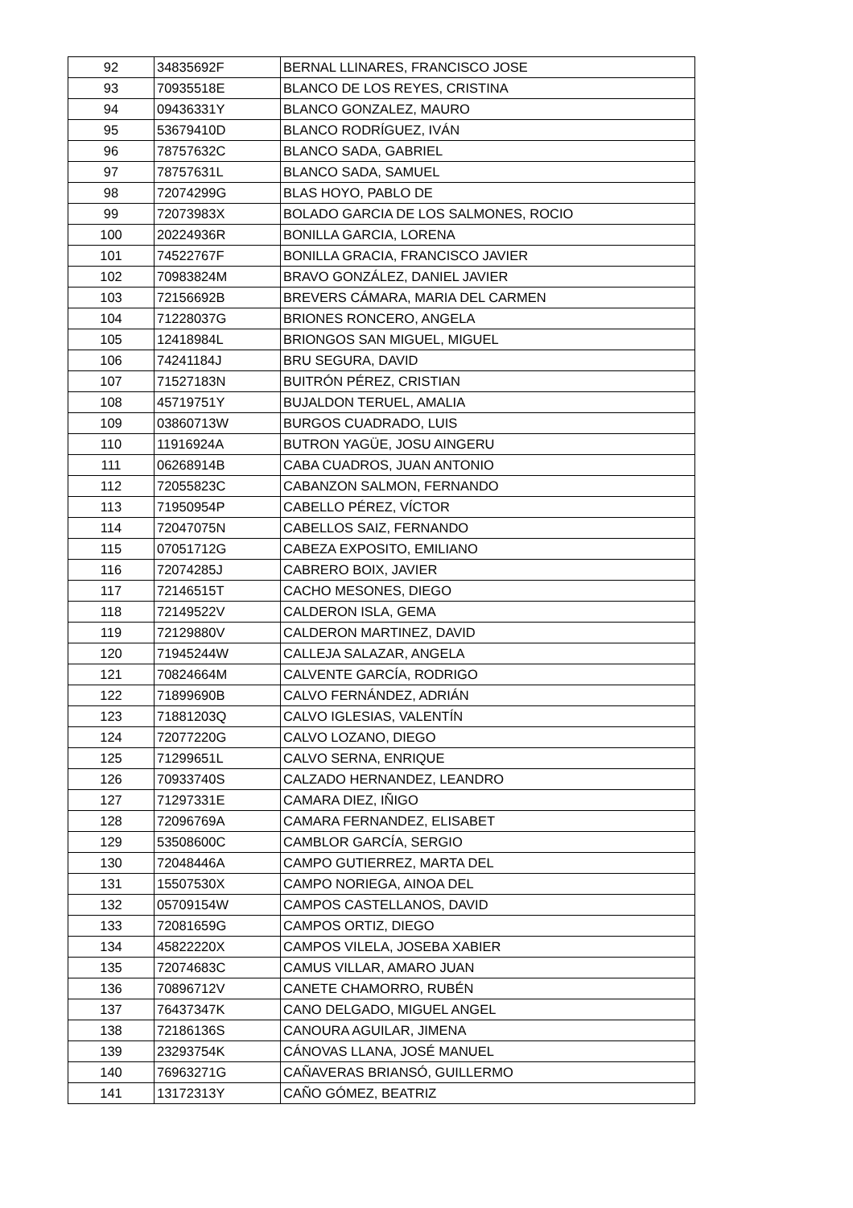| 92 | 34835692F | BERNAL LLINARES, FRANCISCO JOSE |
| 93 | 70935518E | BLANCO DE LOS REYES, CRISTINA |
| 94 | 09436331Y | BLANCO GONZALEZ, MAURO |
| 95 | 53679410D | BLANCO RODRÍGUEZ, IVÁN |
| 96 | 78757632C | BLANCO SADA, GABRIEL |
| 97 | 78757631L | BLANCO SADA, SAMUEL |
| 98 | 72074299G | BLAS HOYO, PABLO DE |
| 99 | 72073983X | BOLADO GARCIA DE LOS SALMONES, ROCIO |
| 100 | 20224936R | BONILLA GARCIA, LORENA |
| 101 | 74522767F | BONILLA GRACIA, FRANCISCO JAVIER |
| 102 | 70983824M | BRAVO GONZÁLEZ, DANIEL JAVIER |
| 103 | 72156692B | BREVERS CÁMARA, MARIA DEL CARMEN |
| 104 | 71228037G | BRIONES RONCERO, ANGELA |
| 105 | 12418984L | BRIONGOS SAN MIGUEL, MIGUEL |
| 106 | 74241184J | BRU SEGURA, DAVID |
| 107 | 71527183N | BUITRÓN PÉREZ, CRISTIAN |
| 108 | 45719751Y | BUJALDON TERUEL, AMALIA |
| 109 | 03860713W | BURGOS CUADRADO, LUIS |
| 110 | 11916924A | BUTRON YAGÜE, JOSU AINGERU |
| 111 | 06268914B | CABA CUADROS, JUAN ANTONIO |
| 112 | 72055823C | CABANZON SALMON, FERNANDO |
| 113 | 71950954P | CABELLO PÉREZ, VÍCTOR |
| 114 | 72047075N | CABELLOS SAIZ, FERNANDO |
| 115 | 07051712G | CABEZA EXPOSITO, EMILIANO |
| 116 | 72074285J | CABRERO BOIX, JAVIER |
| 117 | 72146515T | CACHO MESONES, DIEGO |
| 118 | 72149522V | CALDERON ISLA, GEMA |
| 119 | 72129880V | CALDERON MARTINEZ, DAVID |
| 120 | 71945244W | CALLEJA SALAZAR, ANGELA |
| 121 | 70824664M | CALVENTE GARCÍA, RODRIGO |
| 122 | 71899690B | CALVO FERNÁNDEZ, ADRIÁN |
| 123 | 71881203Q | CALVO IGLESIAS, VALENTÍN |
| 124 | 72077220G | CALVO LOZANO, DIEGO |
| 125 | 71299651L | CALVO SERNA, ENRIQUE |
| 126 | 70933740S | CALZADO HERNANDEZ, LEANDRO |
| 127 | 71297331E | CAMARA DIEZ, IÑIGO |
| 128 | 72096769A | CAMARA FERNANDEZ, ELISABET |
| 129 | 53508600C | CAMBLOR GARCÍA, SERGIO |
| 130 | 72048446A | CAMPO GUTIERREZ, MARTA DEL |
| 131 | 15507530X | CAMPO NORIEGA, AINOA DEL |
| 132 | 05709154W | CAMPOS CASTELLANOS, DAVID |
| 133 | 72081659G | CAMPOS ORTIZ, DIEGO |
| 134 | 45822220X | CAMPOS VILELA, JOSEBA XABIER |
| 135 | 72074683C | CAMUS VILLAR, AMARO JUAN |
| 136 | 70896712V | CANETE CHAMORRO, RUBÉN |
| 137 | 76437347K | CANO DELGADO, MIGUEL ANGEL |
| 138 | 72186136S | CANOURA AGUILAR, JIMENA |
| 139 | 23293754K | CÁNOVAS LLANA, JOSÉ MANUEL |
| 140 | 76963271G | CAÑAVERAS BRIANSÓ, GUILLERMO |
| 141 | 13172313Y | CAÑO GÓMEZ, BEATRIZ |